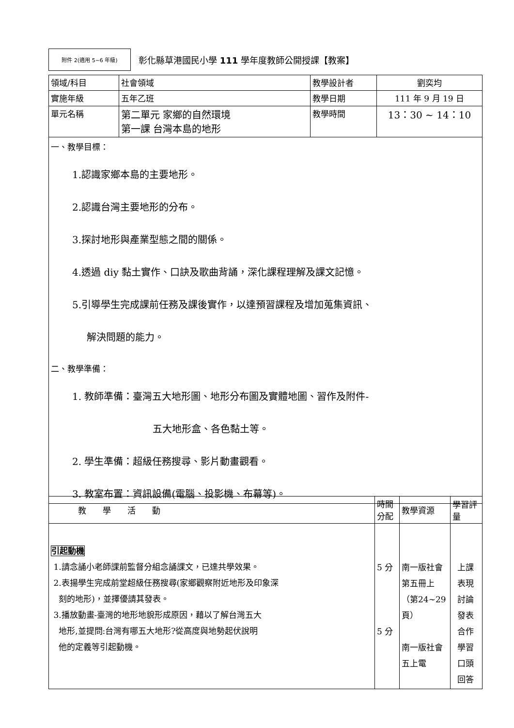附件 2(適用 5~6 年級)
彰化縣草港國民小學 111 學年度教師公開授課【教案】
| 領域/科目 | 社會領域 | 教學設計者 | 劉奕均 |
| 實施年級 | 五年乙班 | 教學日期 | 111 年 9 月 19 日 |
| 單元名稱 | 第二單元 家鄉的自然環境 第一課 台灣本島的地形 | 教學時間 | 13：30 ~ 14：10 |
| 一、教學目標： 1.認識家鄉本島的主要地形。 2.認識台灣主要地形的分布。 3.探討地形與產業型態之間的關係。 4.透過 diy 黏土實作、口訣及歌曲背誦，深化課程理解及課文記憶。 5.引導學生完成課前任務及課後實作，以達預習課程及增加蒐集資訊、 解決問題的能力。 二、教學準備： 1. 教師準備：臺灣五大地形圖、地形分布圖及實體地圖、習作及附件- 五大地形盒、各色黏土等。 2. 學生準備：超級任務搜尋、影片動畫觀看。 3. 教室布置：資訊設備(電腦、投影機、布幕等)。 | | | |
| 教 學 活 動 | 時間 分配 | 教學資源 | 學習評量 |
| 引起動機 1.請念誦小老師課前監督分組念誦課文，已達共學效果。 2.表揚學生完成前堂超級任務搜尋(家鄉觀察附近地形及印象深 刻的地形)，並擇優請其發表。 3.播放動畫-臺灣的地形地貌形成原因，藉以了解台灣五大 地形,並提問:台灣有哪五大地形?從高度與地勢起伏說明 他的定義等引起動機。 | 5 分 5 分 | 南一版社會第五冊上（第24~29 頁） 南一版社會五上電 | 上課表現 討論發表 合作學習 口頭回答 |